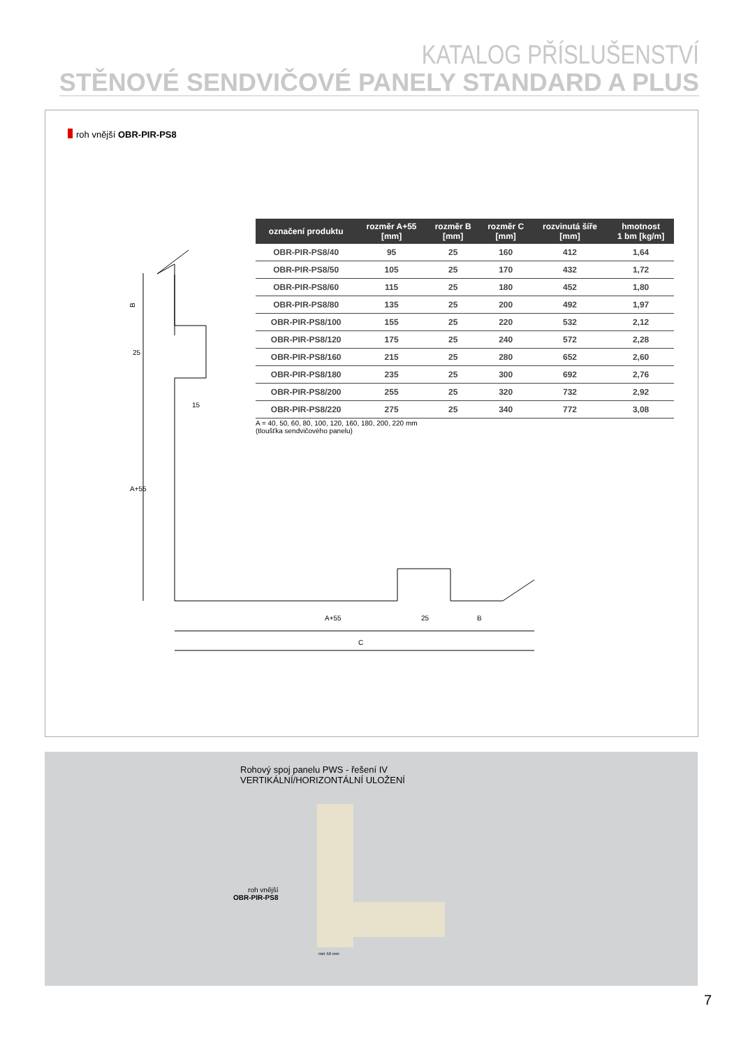KATALOG PŘÍSLUŠENSTVÍ
STĚNOVÉ SENDVIČOVÉ PANELY STANDARD A PLUS
roh vnější OBR-PIR-PS8
A+55
25
B
C
15
B
25
A+55
| označení produktu | rozměr A+55 [mm] | rozměr B [mm] | rozměr C [mm] | rozvinutá šíře [mm] | hmotnost 1 bm [kg/m] |
| --- | --- | --- | --- | --- | --- |
| OBR-PIR-PS8/40 | 95 | 25 | 160 | 412 | 1,64 |
| OBR-PIR-PS8/50 | 105 | 25 | 170 | 432 | 1,72 |
| OBR-PIR-PS8/60 | 115 | 25 | 180 | 452 | 1,80 |
| OBR-PIR-PS8/80 | 135 | 25 | 200 | 492 | 1,97 |
| OBR-PIR-PS8/100 | 155 | 25 | 220 | 532 | 2,12 |
| OBR-PIR-PS8/120 | 175 | 25 | 240 | 572 | 2,28 |
| OBR-PIR-PS8/160 | 215 | 25 | 280 | 652 | 2,60 |
| OBR-PIR-PS8/180 | 235 | 25 | 300 | 692 | 2,76 |
| OBR-PIR-PS8/200 | 255 | 25 | 320 | 732 | 2,92 |
| OBR-PIR-PS8/220 | 275 | 25 | 340 | 772 | 3,08 |
A = 40, 50, 60, 80, 100, 120, 160, 180, 200, 220 mm
(tloušťka sendvičového panelu)
Rohový spoj panelu PWS - řešení IV
VERTIKÁLNÍ/HORIZONTÁLNÍ ULOŽENÍ
roh vnější
OBR-PIR-PS8
min 50 mm
7